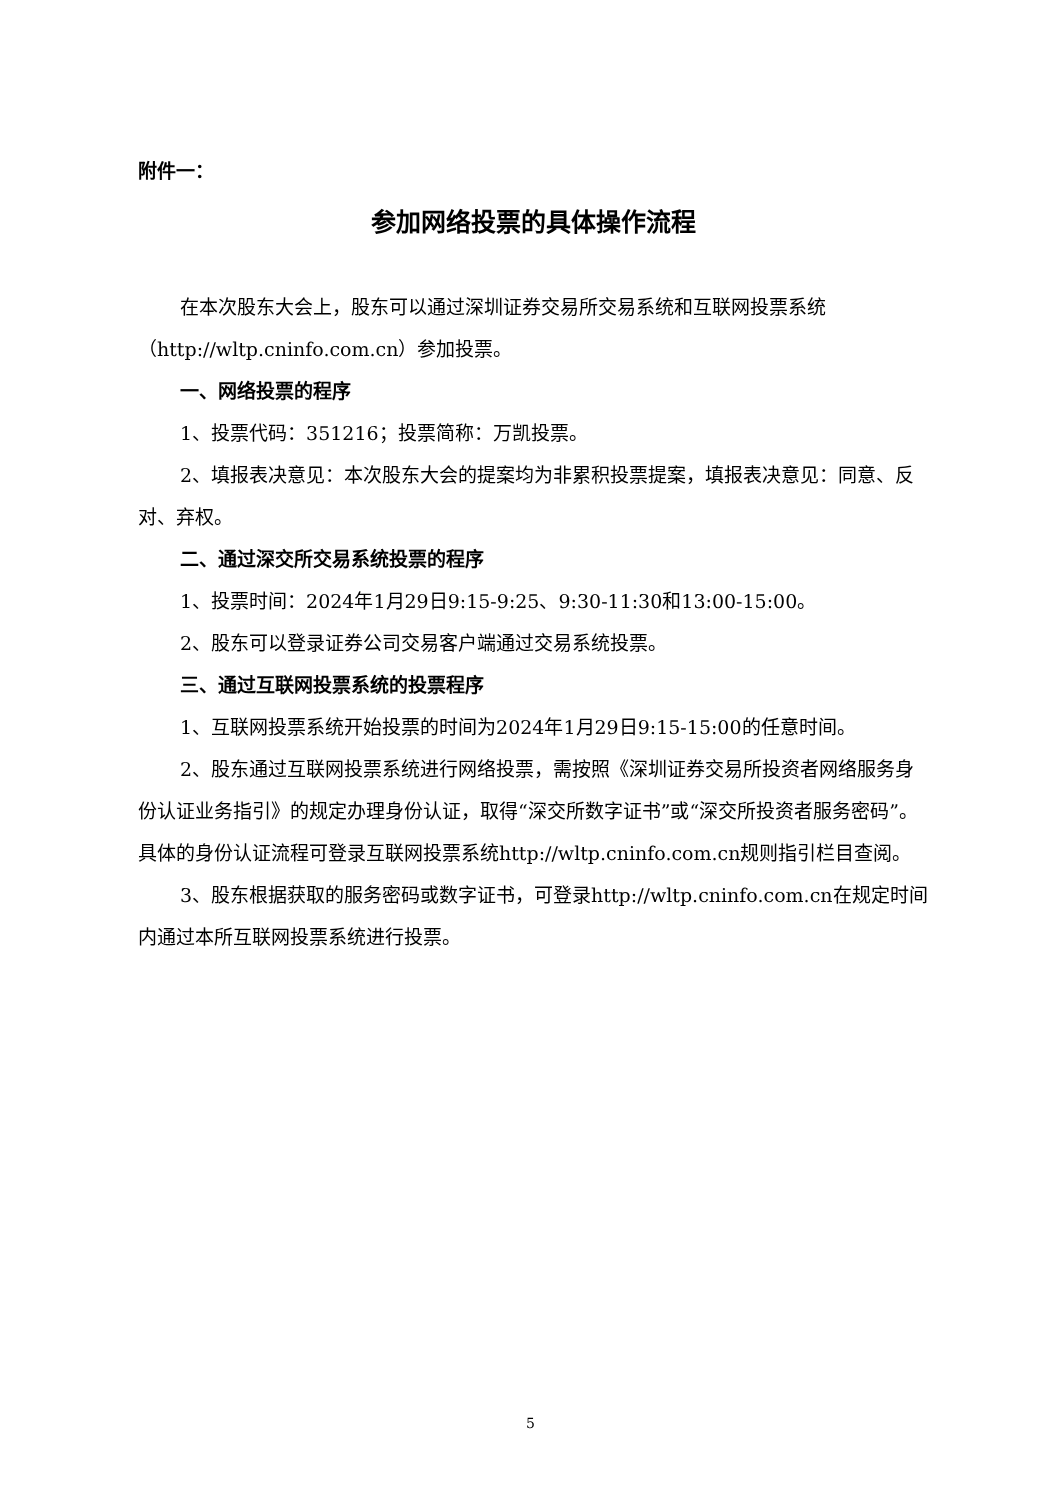附件一：
参加网络投票的具体操作流程
在本次股东大会上，股东可以通过深圳证券交易所交易系统和互联网投票系统（http://wltp.cninfo.com.cn）参加投票。
一、网络投票的程序
1、投票代码：351216；投票简称：万凯投票。
2、填报表决意见：本次股东大会的提案均为非累积投票提案，填报表决意见：同意、反对、弃权。
二、通过深交所交易系统投票的程序
1、投票时间：2024年1月29日9:15-9:25、9:30-11:30和13:00-15:00。
2、股东可以登录证券公司交易客户端通过交易系统投票。
三、通过互联网投票系统的投票程序
1、互联网投票系统开始投票的时间为2024年1月29日9:15-15:00的任意时间。
2、股东通过互联网投票系统进行网络投票，需按照《深圳证券交易所投资者网络服务身份认证业务指引》的规定办理身份认证，取得“深交所数字证书”或“深交所投资者服务密码”。具体的身份认证流程可登录互联网投票系统http://wltp.cninfo.com.cn规则指引栏目查阅。
3、股东根据获取的服务密码或数字证书，可登录http://wltp.cninfo.com.cn在规定时间内通过本所互联网投票系统进行投票。
5